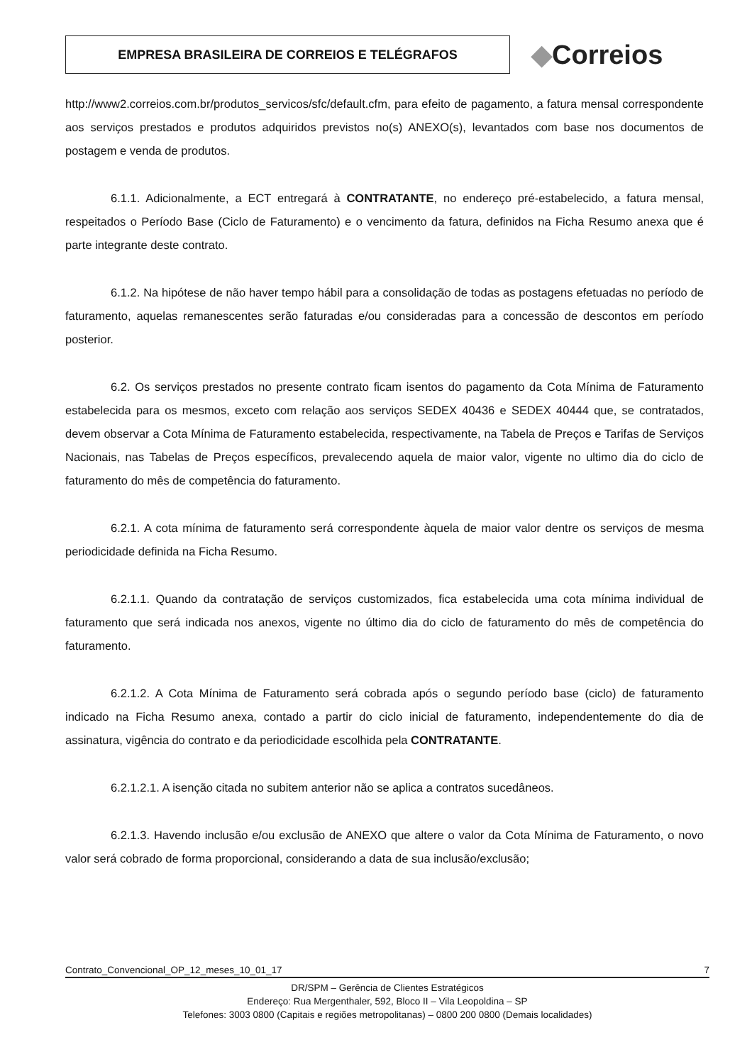EMPRESA BRASILEIRA DE CORREIOS E TELÉGRAFOS
◆Correios
http://www2.correios.com.br/produtos_servicos/sfc/default.cfm, para efeito de pagamento, a fatura mensal correspondente aos serviços prestados e produtos adquiridos previstos no(s) ANEXO(s), levantados com base nos documentos de postagem e venda de produtos.
6.1.1. Adicionalmente, a ECT entregará à CONTRATANTE, no endereço pré-estabelecido, a fatura mensal, respeitados o Período Base (Ciclo de Faturamento) e o vencimento da fatura, definidos na Ficha Resumo anexa que é parte integrante deste contrato.
6.1.2. Na hipótese de não haver tempo hábil para a consolidação de todas as postagens efetuadas no período de faturamento, aquelas remanescentes serão faturadas e/ou consideradas para a concessão de descontos em período posterior.
6.2. Os serviços prestados no presente contrato ficam isentos do pagamento da Cota Mínima de Faturamento estabelecida para os mesmos, exceto com relação aos serviços SEDEX 40436 e SEDEX 40444 que, se contratados, devem observar a Cota Mínima de Faturamento estabelecida, respectivamente, na Tabela de Preços e Tarifas de Serviços Nacionais, nas Tabelas de Preços específicos, prevalecendo aquela de maior valor, vigente no ultimo dia do ciclo de faturamento do mês de competência do faturamento.
6.2.1. A cota mínima de faturamento será correspondente àquela de maior valor dentre os serviços de mesma periodicidade definida na Ficha Resumo.
6.2.1.1. Quando da contratação de serviços customizados, fica estabelecida uma cota mínima individual de faturamento que será indicada nos anexos, vigente no último dia do ciclo de faturamento do mês de competência do faturamento.
6.2.1.2. A Cota Mínima de Faturamento será cobrada após o segundo período base (ciclo) de faturamento indicado na Ficha Resumo anexa, contado a partir do ciclo inicial de faturamento, independentemente do dia de assinatura, vigência do contrato e da periodicidade escolhida pela CONTRATANTE.
6.2.1.2.1. A isenção citada no subitem anterior não se aplica a contratos sucedâneos.
6.2.1.3. Havendo inclusão e/ou exclusão de ANEXO que altere o valor da Cota Mínima de Faturamento, o novo valor será cobrado de forma proporcional, considerando a data de sua inclusão/exclusão;
Contrato_Convencional_OP_12_meses_10_01_17 7
DR/SPM – Gerência de Clientes Estratégicos
Endereço: Rua Mergenthaler, 592, Bloco II – Vila Leopoldina – SP
Telefones: 3003 0800 (Capitais e regiões metropolitanas) – 0800 200 0800 (Demais localidades)